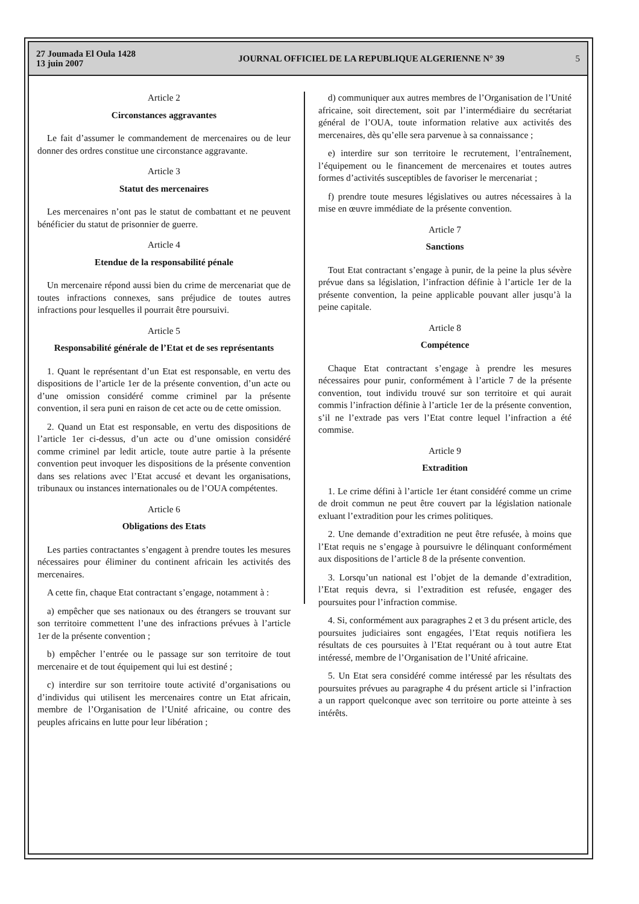27 Joumada El Oula 1428
13 juin 2007
JOURNAL OFFICIEL DE LA REPUBLIQUE ALGERIENNE N° 39
5
Article 2
Circonstances aggravantes
Le fait d’assumer le commandement de mercenaires ou de leur donner des ordres constitue une circonstance aggravante.
Article 3
Statut des mercenaires
Les mercenaires n’ont pas le statut de combattant et ne peuvent bénéficier du statut de prisonnier de guerre.
Article 4
Etendue de la responsabilité pénale
Un mercenaire répond aussi bien du crime de mercenariat que de toutes infractions connexes, sans préjudice de toutes autres infractions pour lesquelles il pourrait être poursuivi.
Article 5
Responsabilité générale de l’Etat et de ses représentants
1. Quant le représentant d’un Etat est responsable, en vertu des dispositions de l’article 1er de la présente convention, d’un acte ou d’une omission considéré comme criminel par la présente convention, il sera puni en raison de cet acte ou de cette omission.
2. Quand un Etat est responsable, en vertu des dispositions de l’article 1er ci-dessus, d’un acte ou d’une omission considéré comme criminel par ledit article, toute autre partie à la présente convention peut invoquer les dispositions de la présente convention dans ses relations avec l’Etat accusé et devant les organisations, tribunaux ou instances internationales ou de l’OUA compétentes.
Article 6
Obligations des Etats
Les parties contractantes s’engagent à prendre toutes les mesures nécessaires pour éliminer du continent africain les activités des mercenaires.
A cette fin, chaque Etat contractant s’engage, notamment à :
a) empêcher que ses nationaux ou des étrangers se trouvant sur son territoire commettent l’une des infractions prévues à l’article 1er de la présente convention ;
b) empêcher l’entrée ou le passage sur son territoire de tout mercenaire et de tout équipement qui lui est destiné ;
c) interdire sur son territoire toute activité d’organisations ou d’individus qui utilisent les mercenaires contre un Etat africain, membre de l’Organisation de l’Unité africaine, ou contre des peuples africains en lutte pour leur libération ;
d) communiquer aux autres membres de l’Organisation de l’Unité africaine, soit directement, soit par l’intermédiaire du secrétariat général de l’OUA, toute information relative aux activités des mercenaires, dès qu’elle sera parvenue à sa connaissance ;
e) interdire sur son territoire le recrutement, l’entraînement, l’équipement ou le financement de mercenaires et toutes autres formes d’activités susceptibles de favoriser le mercenariat ;
f) prendre toute mesures législatives ou autres nécessaires à la mise en œuvre immédiate de la présente convention.
Article 7
Sanctions
Tout Etat contractant s’engage à punir, de la peine la plus sévère prévue dans sa législation, l’infraction définie à l’article 1er de la présente convention, la peine applicable pouvant aller jusqu’à la peine capitale.
Article 8
Compétence
Chaque Etat contractant s’engage à prendre les mesures nécessaires pour punir, conformément à l’article 7 de la présente convention, tout individu trouvé sur son territoire et qui aurait commis l’infraction définie à l’article 1er de la présente convention, s’il ne l’extrade pas vers l’Etat contre lequel l’infraction a été commise.
Article 9
Extradition
1. Le crime défini à l’article 1er étant considéré comme un crime de droit commun ne peut être couvert par la législation nationale exluant l’extradition pour les crimes politiques.
2. Une demande d’extradition ne peut être refusée, à moins que l’Etat requis ne s’engage à poursuivre le délinquant conformément aux dispositions de l’article 8 de la présente convention.
3. Lorsqu’un national est l’objet de la demande d’extradition, l’Etat requis devra, si l’extradition est refusée, engager des poursuites pour l’infraction commise.
4. Si, conformément aux paragraphes 2 et 3 du présent article, des poursuites judiciaires sont engagées, l’Etat requis notifiera les résultats de ces poursuites à l’Etat requérant ou à tout autre Etat intéressé, membre de l’Organisation de l’Unité africaine.
5. Un Etat sera considéré comme intéressé par les résultats des poursuites prévues au paragraphe 4 du présent article si l’infraction a un rapport quelconque avec son territoire ou porte atteinte à ses intérêts.